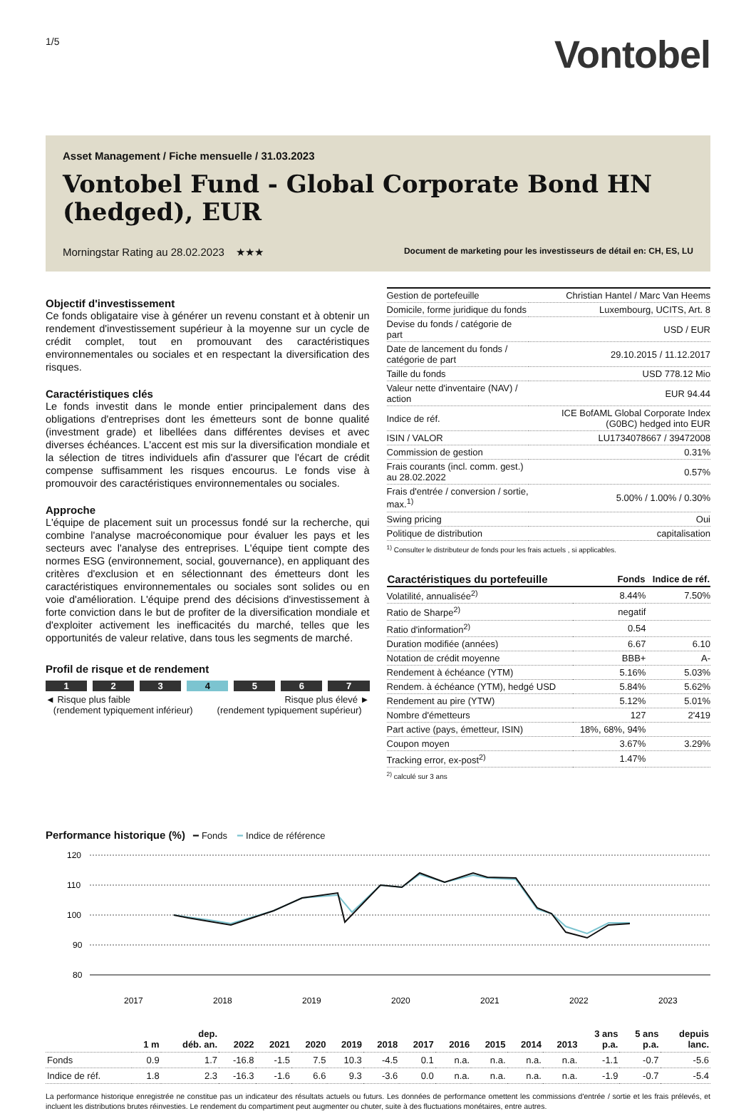1/5
Vontobel
Asset Management / Fiche mensuelle / 31.03.2023
Vontobel Fund - Global Corporate Bond HN (hedged), EUR
Morningstar Rating au 28.02.2023 ★★★ Document de marketing pour les investisseurs de détail en: CH, ES, LU
Objectif d'investissement
Ce fonds obligataire vise à générer un revenu constant et à obtenir un rendement d'investissement supérieur à la moyenne sur un cycle de crédit complet, tout en promouvant des caractéristiques environnementales ou sociales et en respectant la diversification des risques.
Caractéristiques clés
Le fonds investit dans le monde entier principalement dans des obligations d'entreprises dont les émetteurs sont de bonne qualité (investment grade) et libellées dans différentes devises et avec diverses échéances. L'accent est mis sur la diversification mondiale et la sélection de titres individuels afin d'assurer que l'écart de crédit compense suffisamment les risques encourus. Le fonds vise à promouvoir des caractéristiques environnementales ou sociales.
Approche
L'équipe de placement suit un processus fondé sur la recherche, qui combine l'analyse macroéconomique pour évaluer les pays et les secteurs avec l'analyse des entreprises. L'équipe tient compte des normes ESG (environnement, social, gouvernance), en appliquant des critères d'exclusion et en sélectionnant des émetteurs dont les caractéristiques environnementales ou sociales sont solides ou en voie d'amélioration. L'équipe prend des décisions d'investissement à forte conviction dans le but de profiter de la diversification mondiale et d'exploiter activement les inefficacités du marché, telles que les opportunités de valeur relative, dans tous les segments de marché.
Profil de risque et de rendement
1 2 3 4 5 6 7
◄ Risque plus faible
(rendement typiquement inférieur) Risque plus élevé ►
(rendement typiquement supérieur)
| Gestion de portefeuille | Christian Hantel / Marc Van Heems |
| Domicile, forme juridique du fonds | Luxembourg, UCITS, Art. 8 |
| Devise du fonds / catégorie de part | USD / EUR |
| Date de lancement du fonds / catégorie de part | 29.10.2015 / 11.12.2017 |
| Taille du fonds | USD 778.12 Mio |
| Valeur nette d'inventaire (NAV) / action | EUR 94.44 |
| Indice de réf. | ICE BofAML Global Corporate Index (G0BC) hedged into EUR |
| ISIN / VALOR | LU1734078667 / 39472008 |
| Commission de gestion | 0.31% |
| Frais courants (incl. comm. gest.) au 28.02.2022 | 0.57% |
| Frais d'entrée / conversion / sortie, max.<sup>1)</sup> | 5.00% / 1.00% / 0.30% |
| Swing pricing | Oui |
| Politique de distribution | capitalisation |
<sup>1)</sup> Consulter le distributeur de fonds pour les frais actuels , si applicables.
| Caractéristiques du portefeuille | Fonds | Indice de réf. |
| --- | --- | --- |
| Volatilité, annualisée<sup>2)</sup> | 8.44% | 7.50% |
| Ratio de Sharpe<sup>2)</sup> | negatif | |
| Ratio d'information<sup>2)</sup> | 0.54 | |
| Duration modifiée (années) | 6.67 | 6.10 |
| Notation de crédit moyenne | BBB+ | A- |
| Rendement à échéance (YTM) | 5.16% | 5.03% |
| Rendem. à échéance (YTM), hedgé USD | 5.84% | 5.62% |
| Rendement au pire (YTW) | 5.12% | 5.01% |
| Nombre d'émetteurs | 127 | 2'419 |
| Part active (pays, émetteur, ISIN) | 18%, 68%, 94% | |
| Coupon moyen | 3.67% | 3.29% |
| Tracking error, ex-post<sup>2)</sup> | 1.47% | |
<sup>2)</sup> calculé sur 3 ans
Performance historique (%) ━ Fonds ━ Indice de référence
120
110
100
90
80
2017
2018
2019
2020
2021
2022
2023
| | 1 m | dep. déb. an. | 2022 | 2021 | 2020 | 2019 | 2018 | 2017 | 2016 | 2015 | 2014 | 2013 | 3 ans p.a. | 5 ans p.a. | depuis lanc. |
| --- | --- | --- | --- | --- | --- | --- | --- | --- | --- | --- | --- | --- | --- | --- | --- |
| Fonds | 0.9 | 1.7 | -16.8 | -1.5 | 7.5 | 10.3 | -4.5 | 0.1 | n.a. | n.a. | n.a. | n.a. | -1.1 | -0.7 | -5.6 |
| Indice de réf. | 1.8 | 2.3 | -16.3 | -1.6 | 6.6 | 9.3 | -3.6 | 0.0 | n.a. | n.a. | n.a. | n.a. | -1.9 | -0.7 | -5.4 |
La performance historique enregistrée ne constitue pas un indicateur des résultats actuels ou futurs. Les données de performance omettent les commissions d'entrée / sortie et les frais prélevés, et incluent les distributions brutes réinvesties. Le rendement du compartiment peut augmenter ou chuter, suite à des fluctuations monétaires, entre autres.